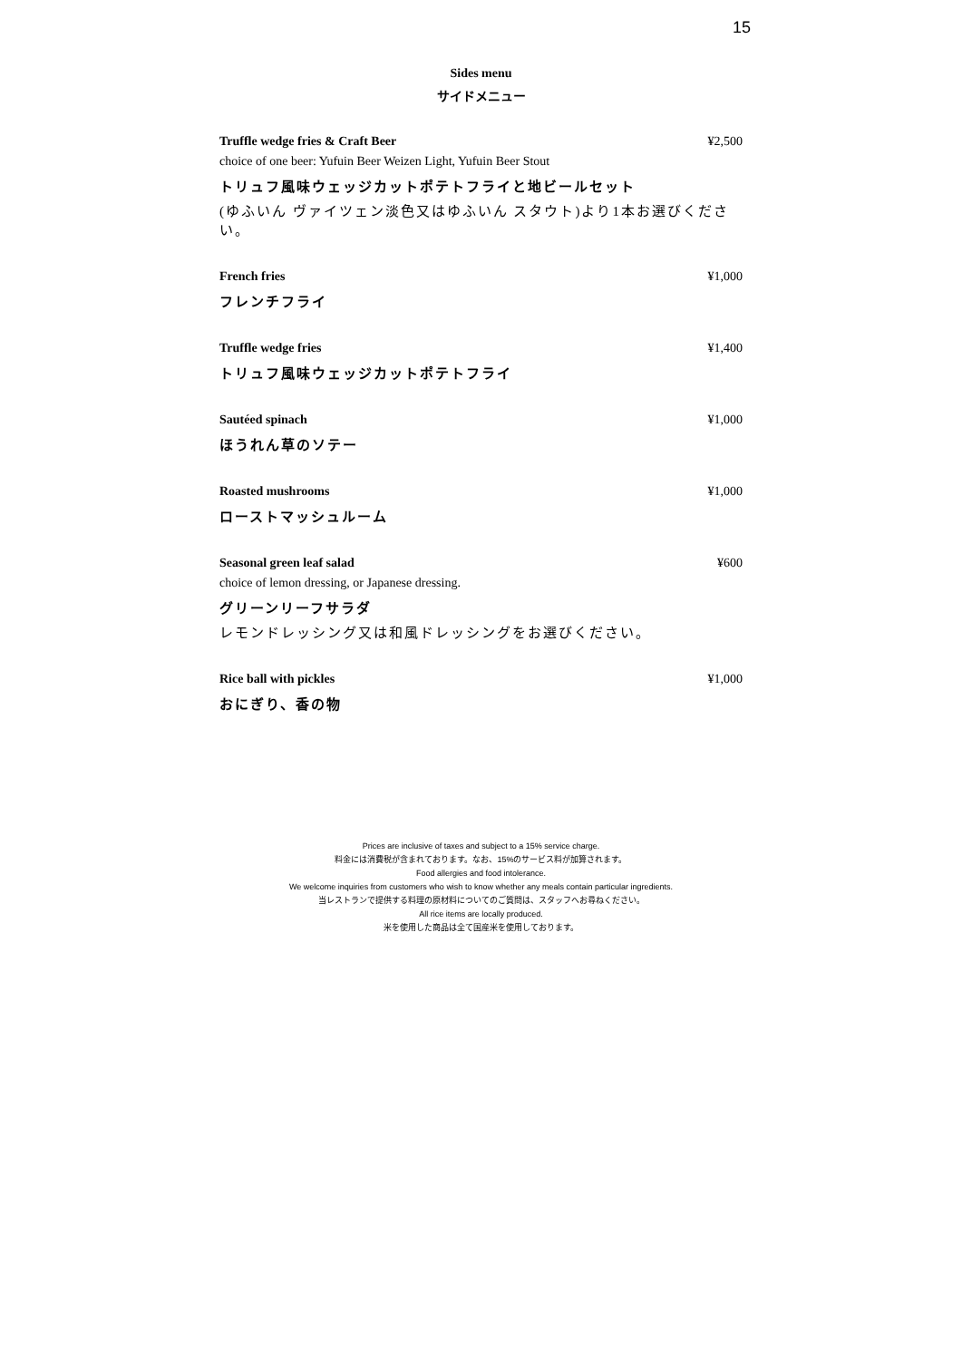15
Sides menu
サイドメニュー
Truffle wedge fries & Craft Beer ¥2,500
choice of one beer: Yufuin Beer Weizen Light, Yufuin Beer Stout
トリュフ風味ウェッジカットポテトフライと地ビールセット
(ゆふいん ヴァイツェン淡色又はゆふいん スタウト)より1本お選びください。
French fries ¥1,000
フレンチフライ
Truffle wedge fries ¥1,400
トリュフ風味ウェッジカットポテトフライ
Sautéed spinach ¥1,000
ほうれん草のソテー
Roasted mushrooms ¥1,000
ローストマッシュルーム
Seasonal green leaf salad ¥600
choice of lemon dressing, or Japanese dressing.
グリーンリーフサラダ
レモンドレッシング又は和風ドレッシングをお選びください。
Rice ball with pickles ¥1,000
おにぎり、香の物
Prices are inclusive of taxes and subject to a 15% service charge.
料金には消費税が含まれております。なお、15%のサービス料が加算されます。
Food allergies and food intolerance.
We welcome inquiries from customers who wish to know whether any meals contain particular ingredients.
当レストランで提供する料理の原材料についてのご質問は、スタッフへお尋ねください。
All rice items are locally produced.
米を使用した商品は全て国産米を使用しております。